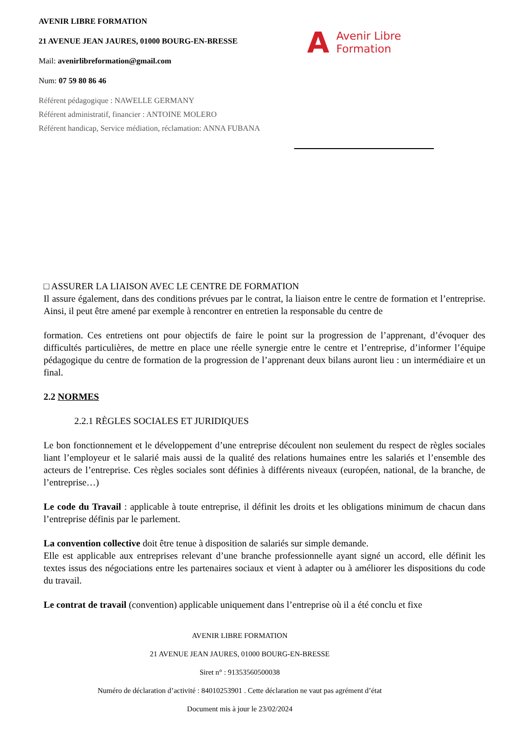AVENIR LIBRE FORMATION
21 AVENUE JEAN JAURES, 01000 BOURG-EN-BRESSE
Mail: avenirlibreformation@gmail.com
Num: 07 59 80 86 46
Référent pédagogique : NAWELLE GERMANY
Référent administratif, financier : ANTOINE MOLERO
Référent handicap, Service médiation, réclamation: ANNA FUBANA
A Avenir Libre
Formation
□ ASSURER LA LIAISON AVEC LE CENTRE DE FORMATION
Il assure également, dans des conditions prévues par le contrat, la liaison entre le centre de formation et l’entreprise. Ainsi, il peut être amené par exemple à rencontrer en entretien la responsable du centre de
formation. Ces entretiens ont pour objectifs de faire le point sur la progression de l’apprenant, d’évoquer des difficultés particulières, de mettre en place une réelle synergie entre le centre et l’entreprise, d’informer l’équipe pédagogique du centre de formation de la progression de l’apprenant deux bilans auront lieu : un intermédiaire et un final.
2.2 NORMES
2.2.1 RÈGLES SOCIALES ET JURIDIQUES
Le bon fonctionnement et le développement d’une entreprise découlent non seulement du respect de règles sociales liant l’employeur et le salarié mais aussi de la qualité des relations humaines entre les salariés et l’ensemble des acteurs de l’entreprise. Ces règles sociales sont définies à différents niveaux (européen, national, de la branche, de l’entreprise…)
Le code du Travail : applicable à toute entreprise, il définit les droits et les obligations minimum de chacun dans l’entreprise définis par le parlement.
La convention collective doit être tenue à disposition de salariés sur simple demande.
Elle est applicable aux entreprises relevant d’une branche professionnelle ayant signé un accord, elle définit les textes issus des négociations entre les partenaires sociaux et vient à adapter ou à améliorer les dispositions du code du travail.
Le contrat de travail (convention) applicable uniquement dans l’entreprise où il a été conclu et fixe
AVENIR LIBRE FORMATION
21 AVENUE JEAN JAURES, 01000 BOURG-EN-BRESSE
Siret n° : 91353560500038
Numéro de déclaration d’activité : 84010253901 . Cette déclaration ne vaut pas agrément d’état
Document mis à jour le 23/02/2024